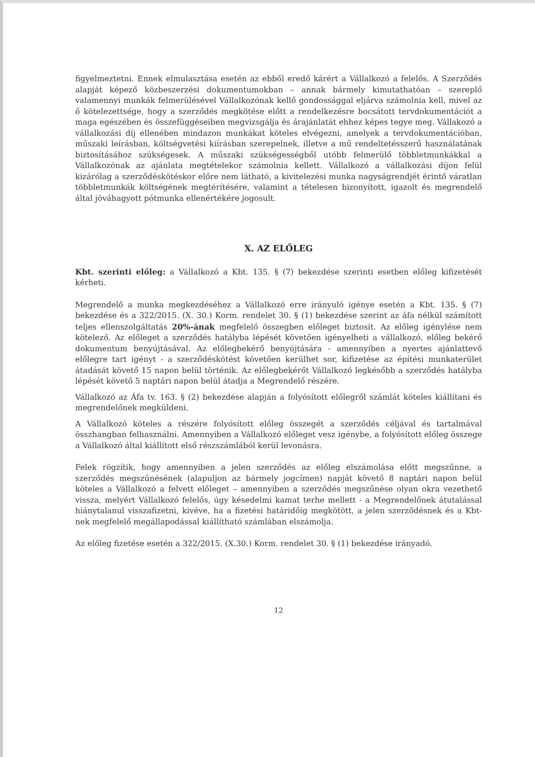figyelmeztetni. Ennek elmulasztása esetén az ebből eredő kárért a Vállalkozó a felelős. A Szerződés alapját képező közbeszerzési dokumentumokban – annak bármely kimutathatóan – szereplő valamennyi munkák felmerülésével Vállalkozónak kellő gondossággal eljárva számolnia kell, mivel az ő kötelezettsége, hogy a szerződés megkötése előtt a rendelkezésre bocsátott tervdokumentációt a maga egészében és összefüggéseiben megvizsgálja és árajánlatát ehhez képes tegye meg. Vállakozó a vállalkozási díj ellenében mindazon munkákat köteles elvégezni, amelyek a tervdokumentációban, műszaki leírásban, költségvetési kiírásban szerepelnek, illetve a mű rendeltetésszerű használatának biztosításához szükségesek. A műszaki szükségességből utóbb felmerülő többletmunkákkal a Vállalkozónak az ajánlata megtételekor számolnia kellett. Vállalkozó a vállalkozási díjon felül kizárólag a szerződéskötéskor előre nem látható, a kivitelezési munka nagyságrendjét érintő váratlan többletmunkák költségének megtérítésére, valamint a tételesen bizonyított, igazolt és megrendelő által jóváhagyott pótmunka ellenértékére jogosult.
X. AZ ELŐLEG
Kbt. szerinti előleg: a Vállalkozó a Kbt. 135. § (7) bekezdése szerinti esetben előleg kifizetését kérheti.
Megrendelő a munka megkezdéséhez a Vállalkozó erre irányuló igénye esetén a Kbt. 135. § (7) bekezdése és a 322/2015. (X. 30.) Korm. rendelet 30. § (1) bekezdése szerint az áfa nélkül számított teljes ellenszolgáltatás 20%-ának megfelelő összegben előleget biztosít. Az előleg igénylése nem kötelező. Az előleget a szerződés hatályba lépését követően igényelheti a vállalkozó, előleg bekérő dokumentum benyújtásával. Az előlegbekérő benyújtására - amennyiben a nyertes ajánlattevő előlegre tart igényt - a szerződéskötést követően kerülhet sor, kifizetése az építési munkaterület átadását követő 15 napon belül történik. Az előlegbekérőt Vállalkozó legkésőbb a szerződés hatályba lépését követő 5 naptári napon belül átadja a Megrendelő részére.
Vállalkozó az Áfa tv. 163. § (2) bekezdése alapján a folyósított előlegről számlát köteles kiállítani és megrendelőnek megküldeni.
A Vállalkozó köteles a részére folyósított előleg összegét a szerződés céljával és tartalmával összhangban felhasználni. Amennyiben a Vállalkozó előleget vesz igénybe, a folyósított előleg összege a Vállalkozó által kiállított első részszámlából kerül levonásra.
Felek rögzítik, hogy amennyiben a jelen szerződés az előleg elszámolása előtt megszűnne, a szerződés megszűnésének (alapuljon az bármely jogcímen) napját követő 8 naptári napon belül köteles a Vállalkozó a felvett előleget – amennyiben a szerződés megszűnése olyan okra vezethető vissza, melyért Vállalkozó felelős, úgy késedelmi kamat terhe mellett - a Megrendelőnek átutalással hiánytalanul visszafizetni, kivéve, ha a fizetési határidőig megkötött, a jelen szerződésnek és a Kbt-nek megfelelő megállapodással kiállítható számlában elszámolja.
Az előleg fizetése esetén a 322/2015. (X.30.) Korm. rendelet 30. § (1) bekezdése irányadó.
12